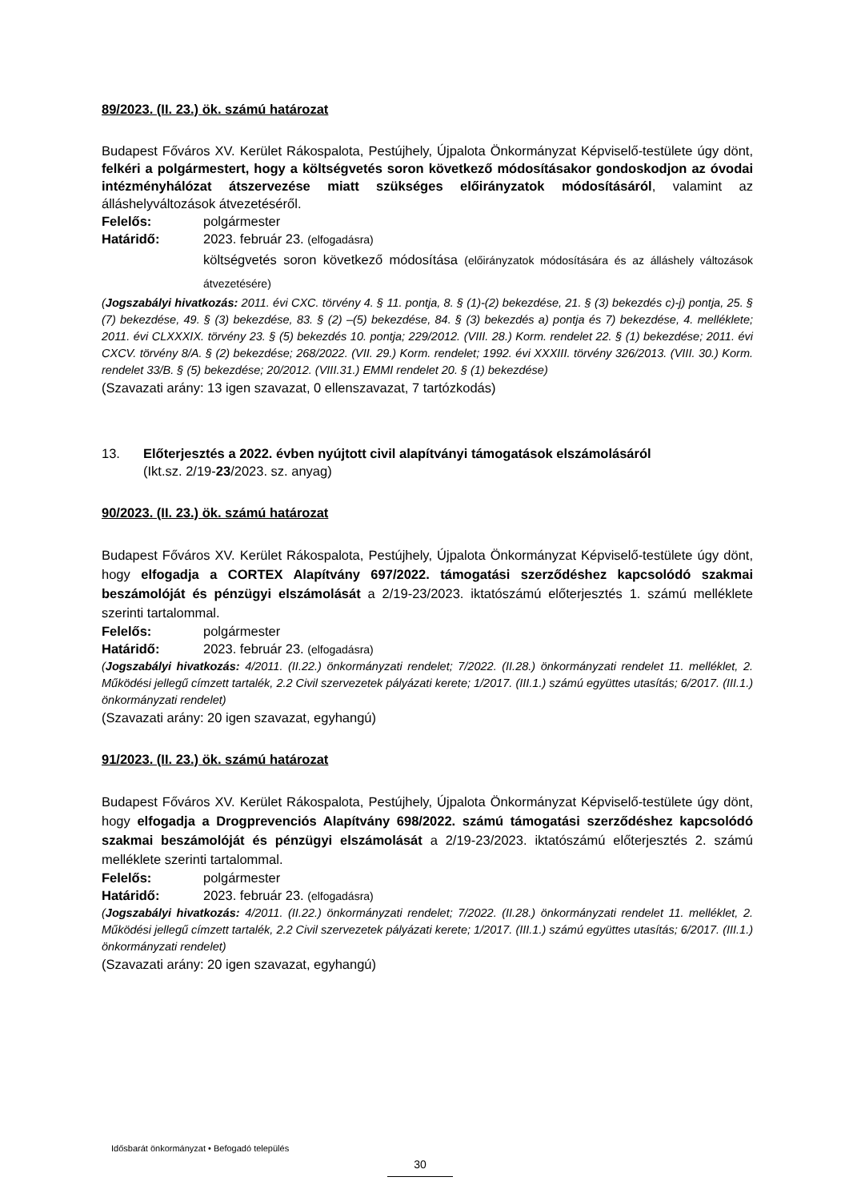89/2023. (II. 23.) ök. számú határozat
Budapest Főváros XV. Kerület Rákospalota, Pestújhely, Újpalota Önkormányzat Képviselő-testülete úgy dönt, felkéri a polgármestert, hogy a költségvetés soron következő módosításakor gondoskodjon az óvodai intézményhálózat átszervezése miatt szükséges előirányzatok módosításáról, valamint az álláshelyváltozások átvezetéséről.
Felelős: polgármester
Határidő: 2023. február 23. (elfogadásra)
költségvetés soron következő módosítása (előirányzatok módosítására és az álláshely változások átvezetésére)
(Jogszabályi hivatkozás: 2011. évi CXC. törvény 4. § 11. pontja, 8. § (1)-(2) bekezdése, 21. § (3) bekezdés c)-j) pontja, 25. § (7) bekezdése, 49. § (3) bekezdése, 83. § (2) –(5) bekezdése, 84. § (3) bekezdés a) pontja és 7) bekezdése, 4. melléklete; 2011. évi CLXXXIX. törvény 23. § (5) bekezdés 10. pontja; 229/2012. (VIII. 28.) Korm. rendelet 22. § (1) bekezdése; 2011. évi CXCV. törvény 8/A. § (2) bekezdése; 268/2022. (VII. 29.) Korm. rendelet; 1992. évi XXXIII. törvény 326/2013. (VIII. 30.) Korm. rendelet 33/B. § (5) bekezdése; 20/2012. (VIII.31.) EMMI rendelet 20. § (1) bekezdése)
(Szavazati arány: 13 igen szavazat, 0 ellenszavazat, 7 tartózkodás)
13. Előterjesztés a 2022. évben nyújtott civil alapítványi támogatások elszámolásáról
(Ikt.sz. 2/19-23/2023. sz. anyag)
90/2023. (II. 23.) ök. számú határozat
Budapest Főváros XV. Kerület Rákospalota, Pestújhely, Újpalota Önkormányzat Képviselő-testülete úgy dönt, hogy elfogadja a CORTEX Alapítvány 697/2022. támogatási szerződéshez kapcsolódó szakmai beszámolóját és pénzügyi elszámolását a 2/19-23/2023. iktatószámú előterjesztés 1. számú melléklete szerinti tartalommal.
Felelős: polgármester
Határidő: 2023. február 23. (elfogadásra)
(Jogszabályi hivatkozás: 4/2011. (II.22.) önkormányzati rendelet; 7/2022. (II.28.) önkormányzati rendelet 11. melléklet, 2. Működési jellegű címzett tartalék, 2.2 Civil szervezetek pályázati kerete; 1/2017. (III.1.) számú együttes utasítás; 6/2017. (III.1.) önkormányzati rendelet)
(Szavazati arány: 20 igen szavazat, egyhangú)
91/2023. (II. 23.) ök. számú határozat
Budapest Főváros XV. Kerület Rákospalota, Pestújhely, Újpalota Önkormányzat Képviselő-testülete úgy dönt, hogy elfogadja a Drogprevenciós Alapítvány 698/2022. számú támogatási szerződéshez kapcsolódó szakmai beszámolóját és pénzügyi elszámolását a 2/19-23/2023. iktatószámú előterjesztés 2. számú melléklete szerinti tartalommal.
Felelős: polgármester
Határidő: 2023. február 23. (elfogadásra)
(Jogszabályi hivatkozás: 4/2011. (II.22.) önkormányzati rendelet; 7/2022. (II.28.) önkormányzati rendelet 11. melléklet, 2. Működési jellegű címzett tartalék, 2.2 Civil szervezetek pályázati kerete; 1/2017. (III.1.) számú együttes utasítás; 6/2017. (III.1.) önkormányzati rendelet)
(Szavazati arány: 20 igen szavazat, egyhangú)
Idősbarát önkormányzat • Befogadó település
30